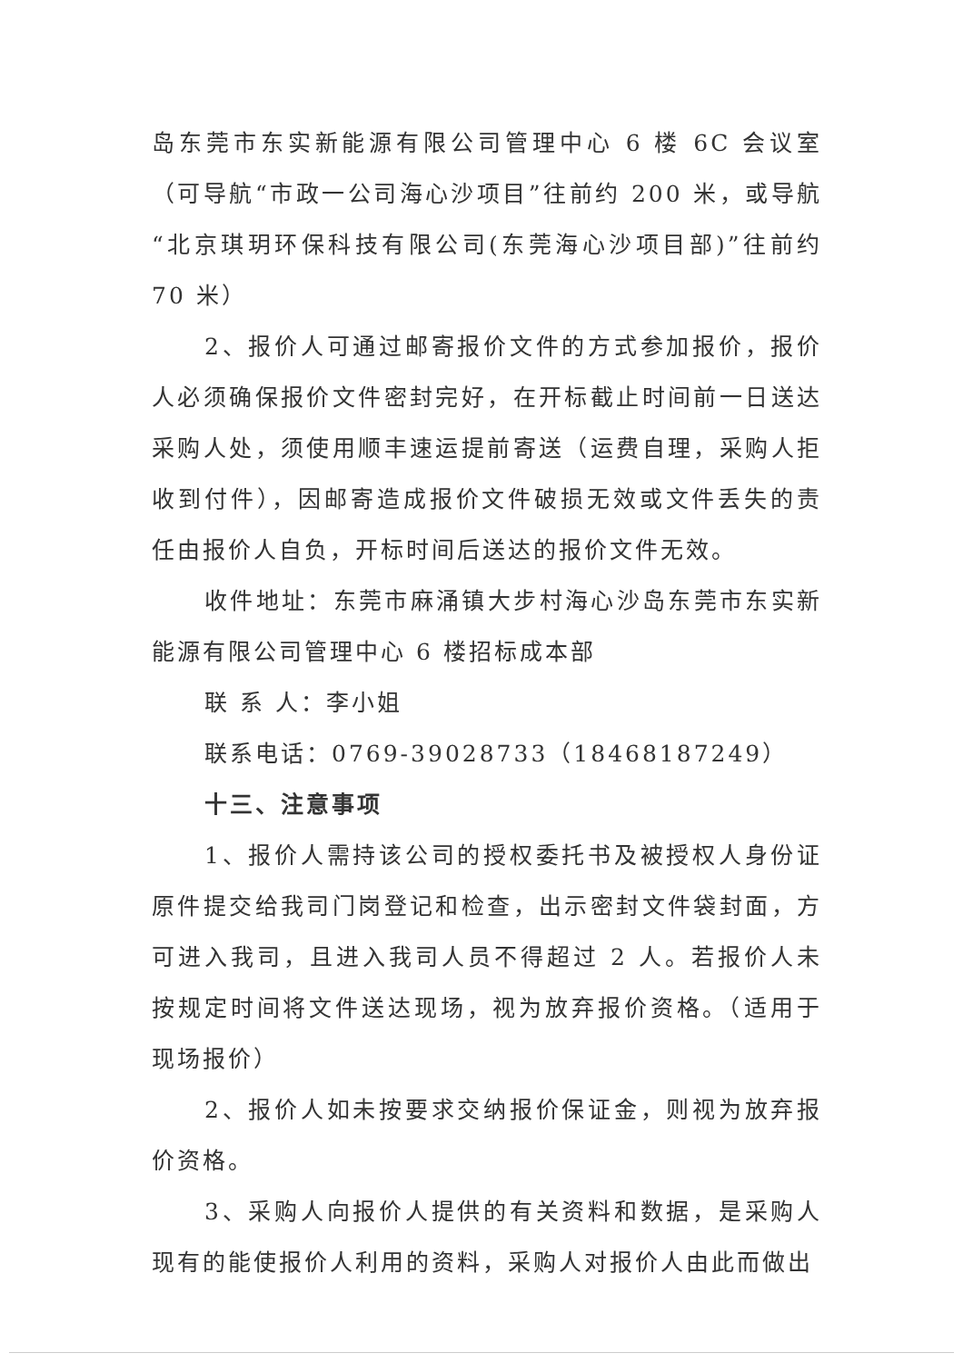岛东莞市东实新能源有限公司管理中心 6 楼 6C 会议室（可导航“市政一公司海心沙项目”往前约 200 米，或导航“北京琪玥环保科技有限公司(东莞海心沙项目部)”往前约 70 米）
2、报价人可通过邮寄报价文件的方式参加报价，报价人必须确保报价文件密封完好，在开标截止时间前一日送达采购人处，须使用顺丰速运提前寄送（运费自理，采购人拒收到付件），因邮寄造成报价文件破损无效或文件丢失的责任由报价人自负，开标时间后送达的报价文件无效。
收件地址：东莞市麻涌镇大步村海心沙岛东莞市东实新能源有限公司管理中心 6 楼招标成本部
联 系 人：李小姐
联系电话：0769-39028733（18468187249）
十三、注意事项
1、报价人需持该公司的授权委托书及被授权人身份证原件提交给我司门岗登记和检查，出示密封文件袋封面，方可进入我司，且进入我司人员不得超过 2 人。若报价人未按规定时间将文件送达现场，视为放弃报价资格。（适用于现场报价）
2、报价人如未按要求交纳报价保证金，则视为放弃报价资格。
3、采购人向报价人提供的有关资料和数据，是采购人现有的能使报价人利用的资料，采购人对报价人由此而做出